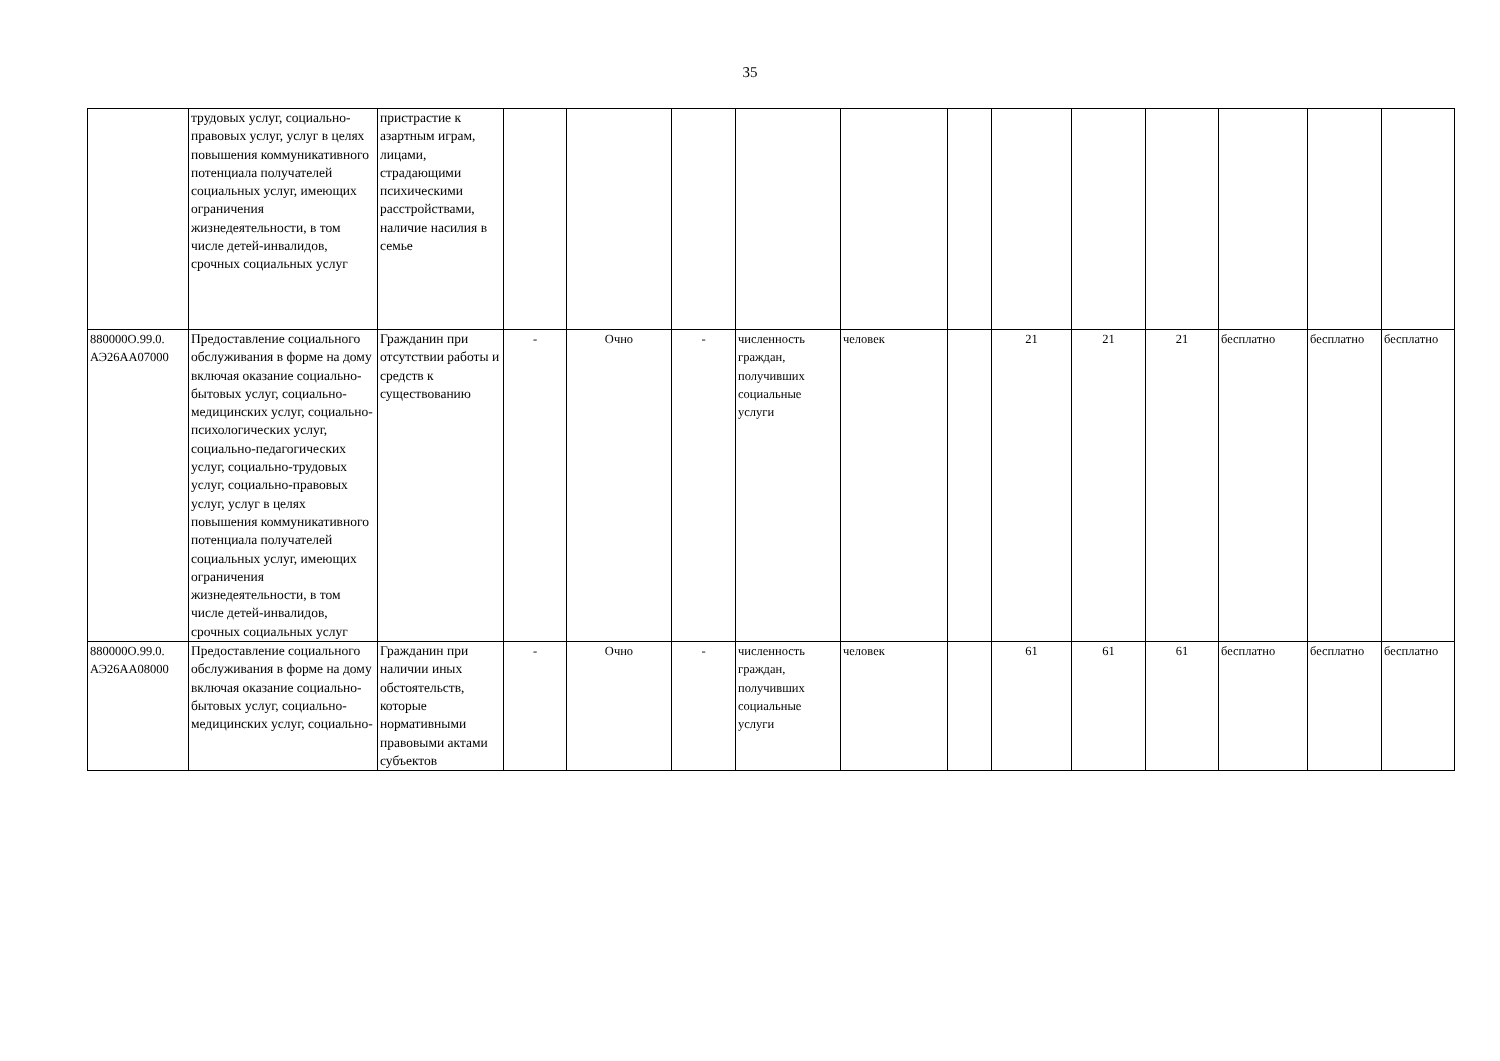35
| | трудовых услуг, социально-правовых услуг, услуг в целях повышения коммуникативного потенциала получателей социальных услуг, имеющих ограничения жизнедеятельности, в том числе детей-инвалидов, срочных социальных услуг | пристрастие к азартным играм, лицами, страдающими психическими расстройствами, наличие насилия в семье | | | | | | | | | | | | |
| 880000О.99.0. АЭ26АА07000 | Предоставление социального обслуживания в форме на дому включая оказание социально-бытовых услуг, социально-медицинских услуг, социально-психологических услуг, социально-педагогических услуг, социально-трудовых услуг, социально-правовых услуг, услуг в целях повышения коммуникативного потенциала получателей социальных услуг, имеющих ограничения жизнедеятельности, в том числе детей-инвалидов, срочных социальных услуг | Гражданин при отсутствии работы и средств к существованию | - | Очно | - | численность граждан, получивших социальные услуги | человек | | 21 | 21 | 21 | бесплатно | бесплатно | бесплатно |
| 880000О.99.0. АЭ26АА08000 | Предоставление социального обслуживания в форме на дому включая оказание социально-бытовых услуг, социально-медицинских услуг, социально- | Гражданин при наличии иных обстоятельств, которые нормативными правовыми актами субъектов | - | Очно | - | численность граждан, получивших социальные услуги | человек | | 61 | 61 | 61 | бесплатно | бесплатно | бесплатно |